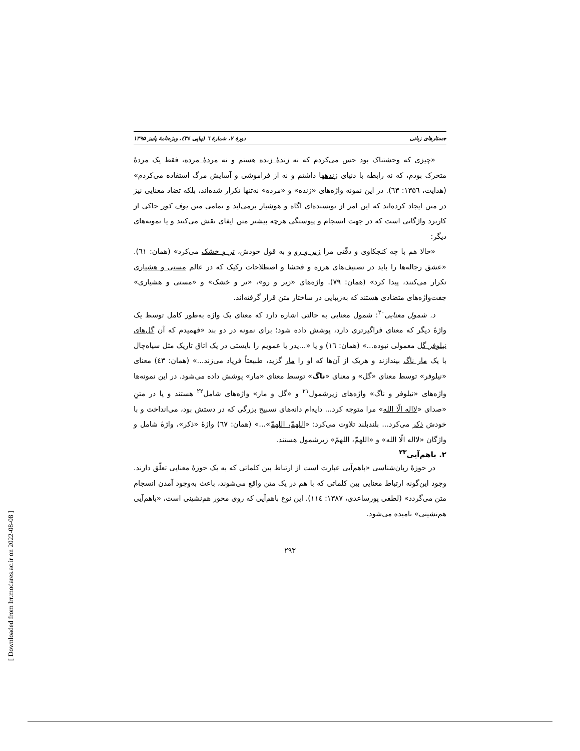جستارهای زبانی دورهٔ ۷، شمارهٔ ٦ (پیاپی ٣٤)، ویژه‌نامهٔ پاییز ۱۳۹۵
«چیزی که وحشتناک بود حس می‌کردم که نه زندهٔ زنده هستم و نه مردهٔ مرده، فقط یک مردهٔ متحرک بودم، که نه رابطه با دنیای زندهها داشتم و نه از فراموشی و آسایش مرگ استفاده می‌کردم» (هدایت، ۱۳۵٦: ٦٣). در این نمونه واژه‌های «زنده» و «مرده» نه‌تنها تکرار شده‌اند، بلکه تضاد معنایی نیز در متن ایجاد کرده‌اند که این امر از نویسنده‌ای آگاه و هوشیار برمی‌آید و تمامی متن بوف کور حاکی از کاربرد واژگانی است که در جهت انسجام و پیوستگی هرچه بیشتر متن ایفای نقش می‌کنند و یا نمونه‌های دیگر:
«حالا هم با چه کنجکاوی و دقّتی مرا زیر و رو و به قول خودش، تر و خشک می‌کرد» (همان: ٦١). «عشق رجاله‌ها را باید در تصنیف‌های هرزه و فحشا و اصطلاحات رکیک که در عالم مستی و هشیاری تکرار می‌کنند، پیدا کرد» (همان: ٧٩). واژه‌های «زیر و رو»، «تر و خشک» و «مستی و هشیاری» جفت‌واژه‌های متضادی هستند که به‌زیبایی در ساختار متن قرار گرفته‌اند.
د. شمول معنایی<sup>٢٠</sup>: شمول معنایی به حالتی اشاره دارد که معنای یک واژه به‌طور کامل توسط یک واژهٔ دیگر که معنای فراگیرتری دارد، پوشش داده شود؛ برای نمونه در دو بند «فهمیدم که آن گل‌های نیلوفر گل معمولی نبوده...» (همان: ١٦) و یا «...پدر یا عمویم را بایستی در یک اتاق تاریک مثل سیاه‌چال با یک مار ناگ بیندازند و هریک از آن‌ها که او را مار گزید، طبیعتاً فریاد می‌زند...» (همان: ٤٣) معنای «نیلوفر» توسط معنای «گل» و معنای «ناگ» توسط معنای «مار» پوشش داده می‌شود. در این نمونه‌ها واژه‌های «نیلوفر و ناگ» واژه‌های زیرشمول<sup>٢١</sup> و «گل و مار» واژه‌های شامل<sup>٢٢</sup> هستند و یا در متنِ «صدای «لااله الّا الله» مرا متوجه کرد... دایه‌ام دانه‌های تسبیح بزرگی که در دستش بود، می‌انداخت و با خودش ذکر می‌کرد... بلندبلند تلاوت می‌کرد: «اللهمّ، اللهمّ»...» (همان: ٦٧) واژهٔ «ذکر»، واژهٔ شامل و واژگان «لااله الّا الله» و «اللهمّ، اللهمّ» زیرشمول هستند.
٢. باهم‌آیی<sup>٢٣</sup>
در حوزهٔ زبان‌شناسی «باهم‌آیی عبارت است از ارتباط بین کلماتی که به یک حوزهٔ معنایی تعلّق دارند. وجود این‌گونه ارتباط معنایی بین کلماتی که با هم در یک متن واقع می‌شوند، باعث به‌وجود آمدن انسجام متن می‌گردد» (لطفی پورساعدی، ۱۳۸۷: ١١٤). این نوع باهم‌آیی که روی محور هم‌نشینی است، «باهم‌آیی هم‌نشینی» نامیده می‌شود.
٢٩٣
[ Downloaded from lrr.modares.ac.ir on 2022-08-08 ]